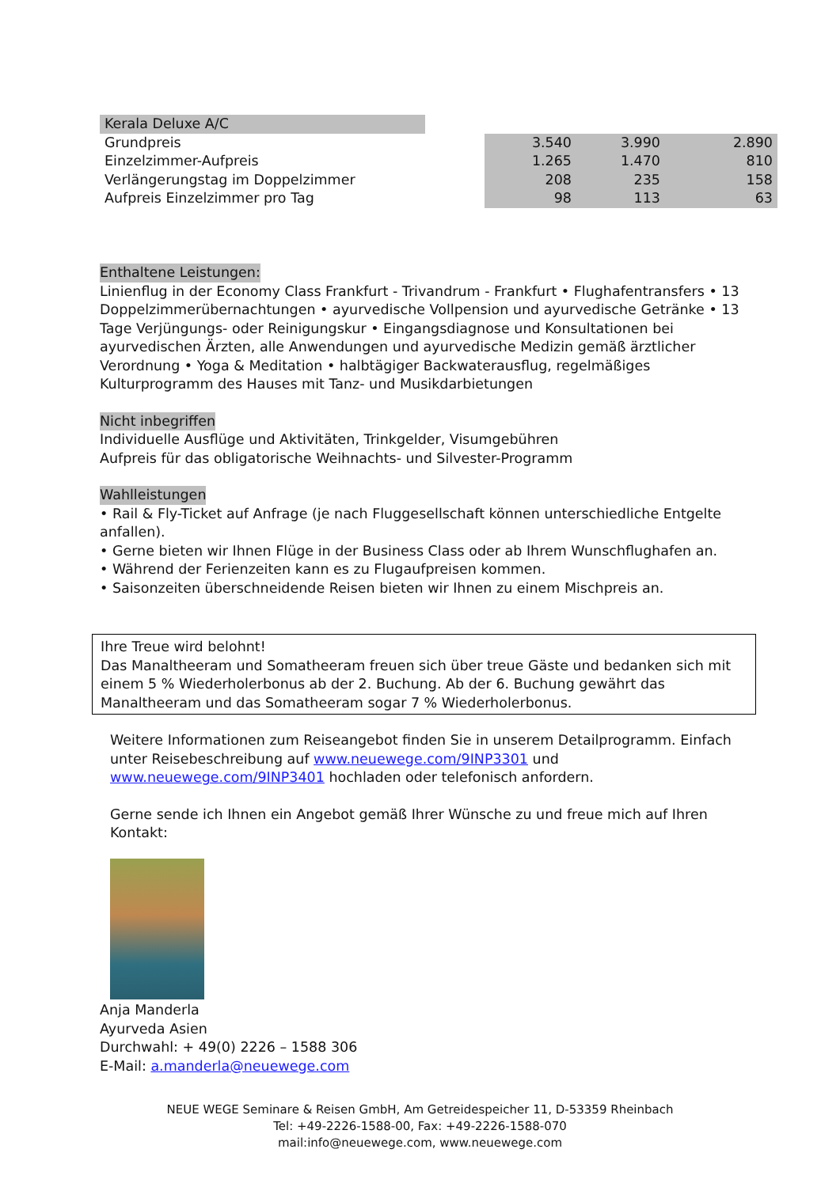Kerala Deluxe A/C
| Grundpreis | 3.540 | 3.990 | 2.890 |
| Einzelzimmer-Aufpreis | 1.265 | 1.470 | 810 |
| Verlängerungstag im Doppelzimmer | 208 | 235 | 158 |
| Aufpreis Einzelzimmer pro Tag | 98 | 113 | 63 |
Enthaltene Leistungen:
Linienflug in der Economy Class Frankfurt - Trivandrum - Frankfurt • Flughafentransfers • 13 Doppelzimmerübernachtungen • ayurvedische Vollpension und ayurvedische Getränke • 13 Tage Verjüngungs- oder Reinigungskur • Eingangsdiagnose und Konsultationen bei ayurvedischen Ärzten, alle Anwendungen und ayurvedische Medizin gemäß ärztlicher Verordnung • Yoga & Meditation • halbtägiger Backwaterausflug, regelmäßiges Kulturprogramm des Hauses mit Tanz- und Musikdarbietungen
Nicht inbegriffen
Individuelle Ausflüge und Aktivitäten, Trinkgelder, Visumgebühren
Aufpreis für das obligatorische Weihnachts- und Silvester-Programm
Wahlleistungen
• Rail & Fly-Ticket auf Anfrage (je nach Fluggesellschaft können unterschiedliche Entgelte anfallen).
• Gerne bieten wir Ihnen Flüge in der Business Class oder ab Ihrem Wunschflughafen an.
• Während der Ferienzeiten kann es zu Flugaufpreisen kommen.
• Saisonzeiten überschneidende Reisen bieten wir Ihnen zu einem Mischpreis an.
Ihre Treue wird belohnt!
Das Manaltheeram und Somatheeram freuen sich über treue Gäste und bedanken sich mit einem 5 % Wiederholerbonus ab der 2. Buchung. Ab der 6. Buchung gewährt das Manaltheeram und das Somatheeram sogar 7 % Wiederholerbonus.
Weitere Informationen zum Reiseangebot finden Sie in unserem Detailprogramm. Einfach unter Reisebeschreibung auf www.neuewege.com/9INP3301 und www.neuewege.com/9INP3401 hochladen oder telefonisch anfordern.
Gerne sende ich Ihnen ein Angebot gemäß Ihrer Wünsche zu und freue mich auf Ihren Kontakt:
Anja Manderla
Ayurveda Asien
Durchwahl: + 49(0) 2226 – 1588 306
E-Mail: a.manderla@neuewege.com
NEUE WEGE Seminare & Reisen GmbH, Am Getreidespeicher 11, D-53359 Rheinbach
Tel: +49-2226-1588-00, Fax: +49-2226-1588-070
mail:info@neuewege.com, www.neuewege.com